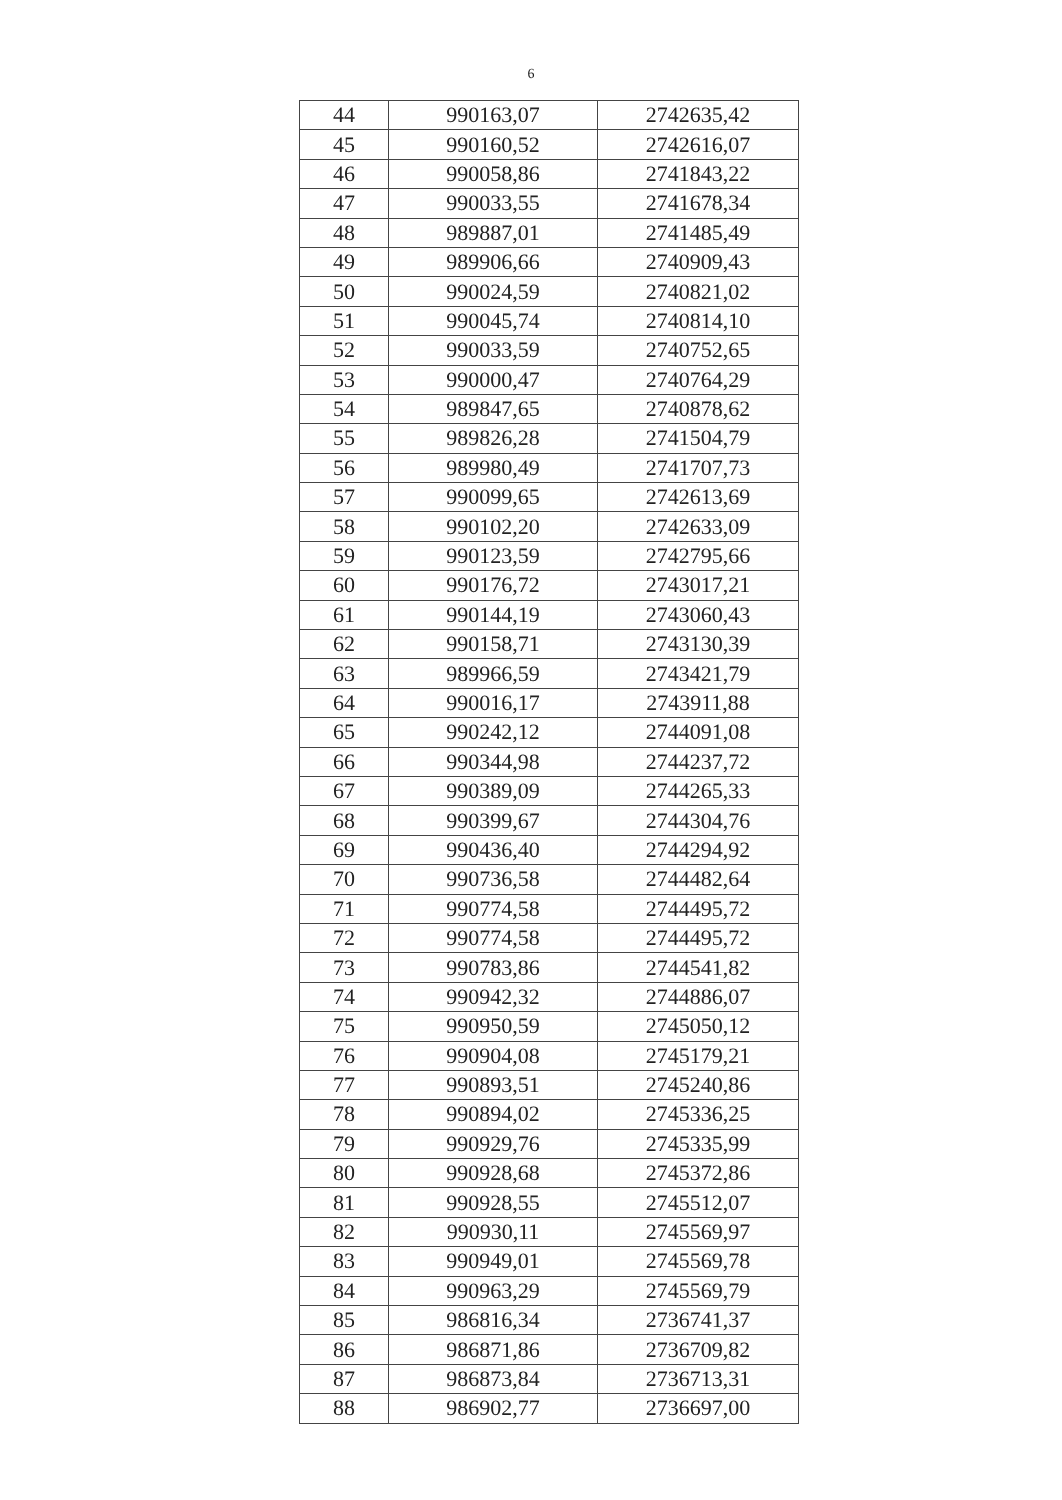6
| 44 | 990163,07 | 2742635,42 |
| 45 | 990160,52 | 2742616,07 |
| 46 | 990058,86 | 2741843,22 |
| 47 | 990033,55 | 2741678,34 |
| 48 | 989887,01 | 2741485,49 |
| 49 | 989906,66 | 2740909,43 |
| 50 | 990024,59 | 2740821,02 |
| 51 | 990045,74 | 2740814,10 |
| 52 | 990033,59 | 2740752,65 |
| 53 | 990000,47 | 2740764,29 |
| 54 | 989847,65 | 2740878,62 |
| 55 | 989826,28 | 2741504,79 |
| 56 | 989980,49 | 2741707,73 |
| 57 | 990099,65 | 2742613,69 |
| 58 | 990102,20 | 2742633,09 |
| 59 | 990123,59 | 2742795,66 |
| 60 | 990176,72 | 2743017,21 |
| 61 | 990144,19 | 2743060,43 |
| 62 | 990158,71 | 2743130,39 |
| 63 | 989966,59 | 2743421,79 |
| 64 | 990016,17 | 2743911,88 |
| 65 | 990242,12 | 2744091,08 |
| 66 | 990344,98 | 2744237,72 |
| 67 | 990389,09 | 2744265,33 |
| 68 | 990399,67 | 2744304,76 |
| 69 | 990436,40 | 2744294,92 |
| 70 | 990736,58 | 2744482,64 |
| 71 | 990774,58 | 2744495,72 |
| 72 | 990774,58 | 2744495,72 |
| 73 | 990783,86 | 2744541,82 |
| 74 | 990942,32 | 2744886,07 |
| 75 | 990950,59 | 2745050,12 |
| 76 | 990904,08 | 2745179,21 |
| 77 | 990893,51 | 2745240,86 |
| 78 | 990894,02 | 2745336,25 |
| 79 | 990929,76 | 2745335,99 |
| 80 | 990928,68 | 2745372,86 |
| 81 | 990928,55 | 2745512,07 |
| 82 | 990930,11 | 2745569,97 |
| 83 | 990949,01 | 2745569,78 |
| 84 | 990963,29 | 2745569,79 |
| 85 | 986816,34 | 2736741,37 |
| 86 | 986871,86 | 2736709,82 |
| 87 | 986873,84 | 2736713,31 |
| 88 | 986902,77 | 2736697,00 |